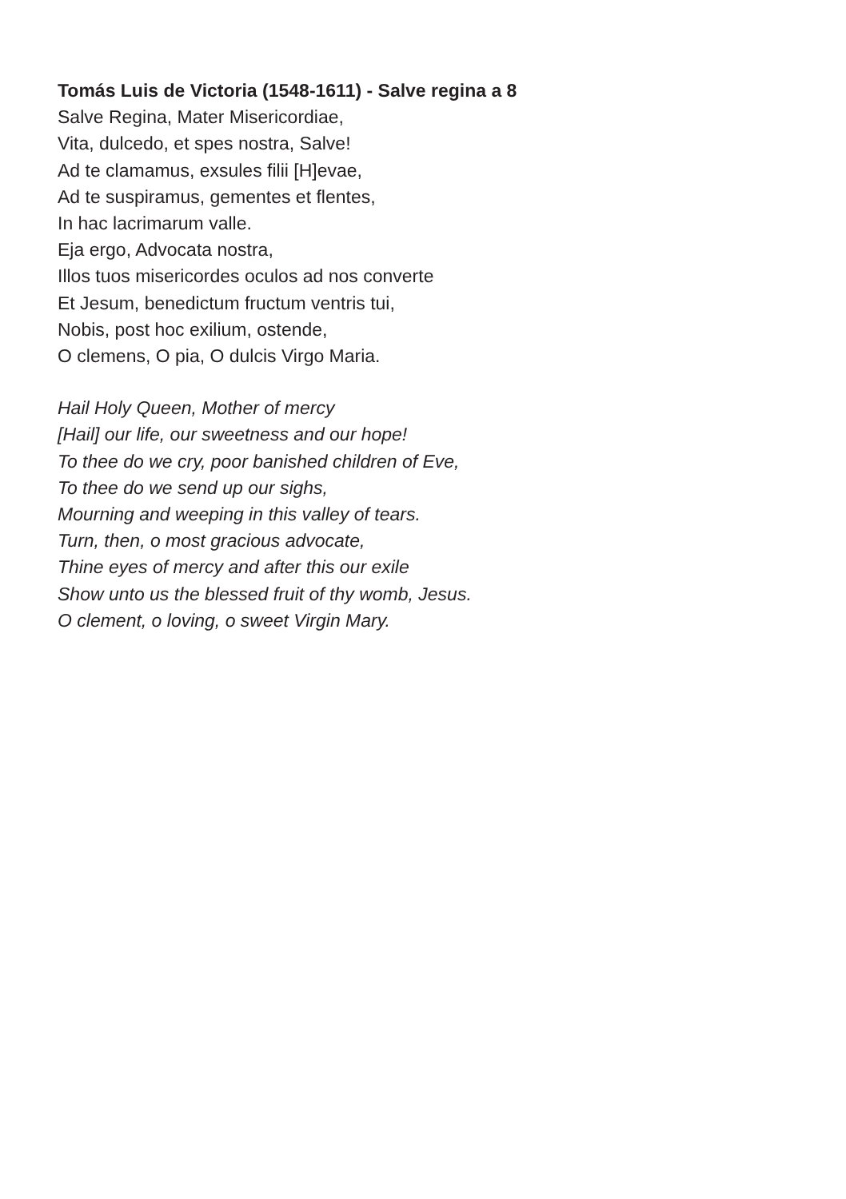Tomás Luis de Victoria (1548-1611) - Salve regina a 8
Salve Regina, Mater Misericordiae,
Vita, dulcedo, et spes nostra, Salve!
Ad te clamamus, exsules filii [H]evae,
Ad te suspiramus, gementes et flentes,
In hac lacrimarum valle.
Eja ergo, Advocata nostra,
Illos tuos misericordes oculos ad nos converte
Et Jesum, benedictum fructum ventris tui,
Nobis, post hoc exilium, ostende,
O clemens, O pia, O dulcis Virgo Maria.
Hail Holy Queen, Mother of mercy
[Hail] our life, our sweetness and our hope!
To thee do we cry, poor banished children of Eve,
To thee do we send up our sighs,
Mourning and weeping in this valley of tears.
Turn, then, o most gracious advocate,
Thine eyes of mercy and after this our exile
Show unto us the blessed fruit of thy womb, Jesus.
O clement, o loving, o sweet Virgin Mary.